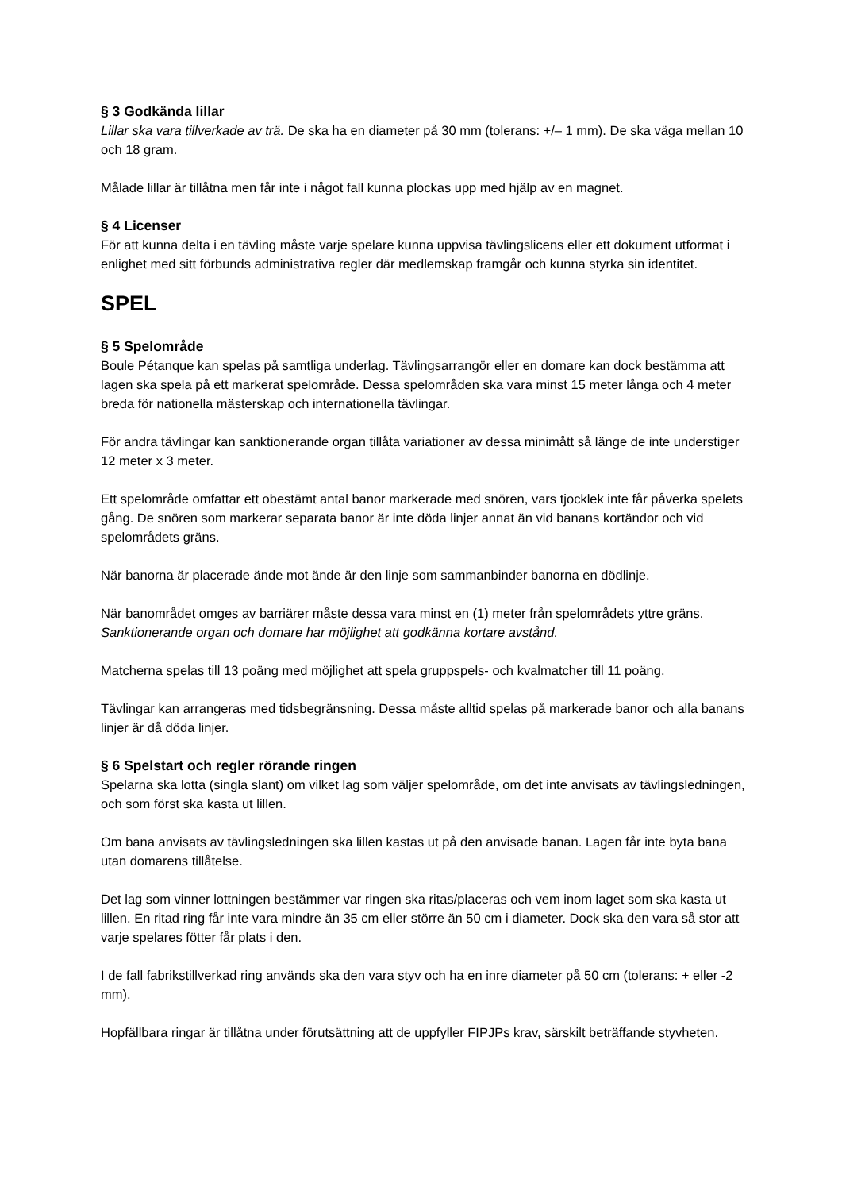§ 3 Godkända lillar
Lillar ska vara tillverkade av trä. De ska ha en diameter på 30 mm (tolerans: +/– 1 mm). De ska väga mellan 10 och 18 gram.
Målade lillar är tillåtna men får inte i något fall kunna plockas upp med hjälp av en magnet.
§ 4 Licenser
För att kunna delta i en tävling måste varje spelare kunna uppvisa tävlingslicens eller ett dokument utformat i enlighet med sitt förbunds administrativa regler där medlemskap framgår och kunna styrka sin identitet.
SPEL
§ 5 Spelområde
Boule Pétanque kan spelas på samtliga underlag. Tävlingsarrangör eller en domare kan dock bestämma att lagen ska spela på ett markerat spelområde. Dessa spelområden ska vara minst 15 meter långa och 4 meter breda för nationella mästerskap och internationella tävlingar.
För andra tävlingar kan sanktionerande organ tillåta variationer av dessa minimått så länge de inte understiger 12 meter x 3 meter.
Ett spelområde omfattar ett obestämt antal banor markerade med snören, vars tjocklek inte får påverka spelets gång. De snören som markerar separata banor är inte döda linjer annat än vid banans kortändor och vid spelområdets gräns.
När banorna är placerade ände mot ände är den linje som sammanbinder banorna en dödlinje.
När banområdet omges av barriärer måste dessa vara minst en (1) meter från spelområdets yttre gräns. Sanktionerande organ och domare har möjlighet att godkänna kortare avstånd.
Matcherna spelas till 13 poäng med möjlighet att spela gruppspels- och kvalmatcher till 11 poäng.
Tävlingar kan arrangeras med tidsbegränsning. Dessa måste alltid spelas på markerade banor och alla banans linjer är då döda linjer.
§ 6 Spelstart och regler rörande ringen
Spelarna ska lotta (singla slant) om vilket lag som väljer spelområde, om det inte anvisats av tävlingsledningen, och som först ska kasta ut lillen.
Om bana anvisats av tävlingsledningen ska lillen kastas ut på den anvisade banan. Lagen får inte byta bana utan domarens tillåtelse.
Det lag som vinner lottningen bestämmer var ringen ska ritas/placeras och vem inom laget som ska kasta ut lillen. En ritad ring får inte vara mindre än 35 cm eller större än 50 cm i diameter. Dock ska den vara så stor att varje spelares fötter får plats i den.
I de fall fabrikstillverkad ring används ska den vara styv och ha en inre diameter på 50 cm (tolerans: + eller -2 mm).
Hopfällbara ringar är tillåtna under förutsättning att de uppfyller FIPJPs krav, särskilt beträffande styvheten.